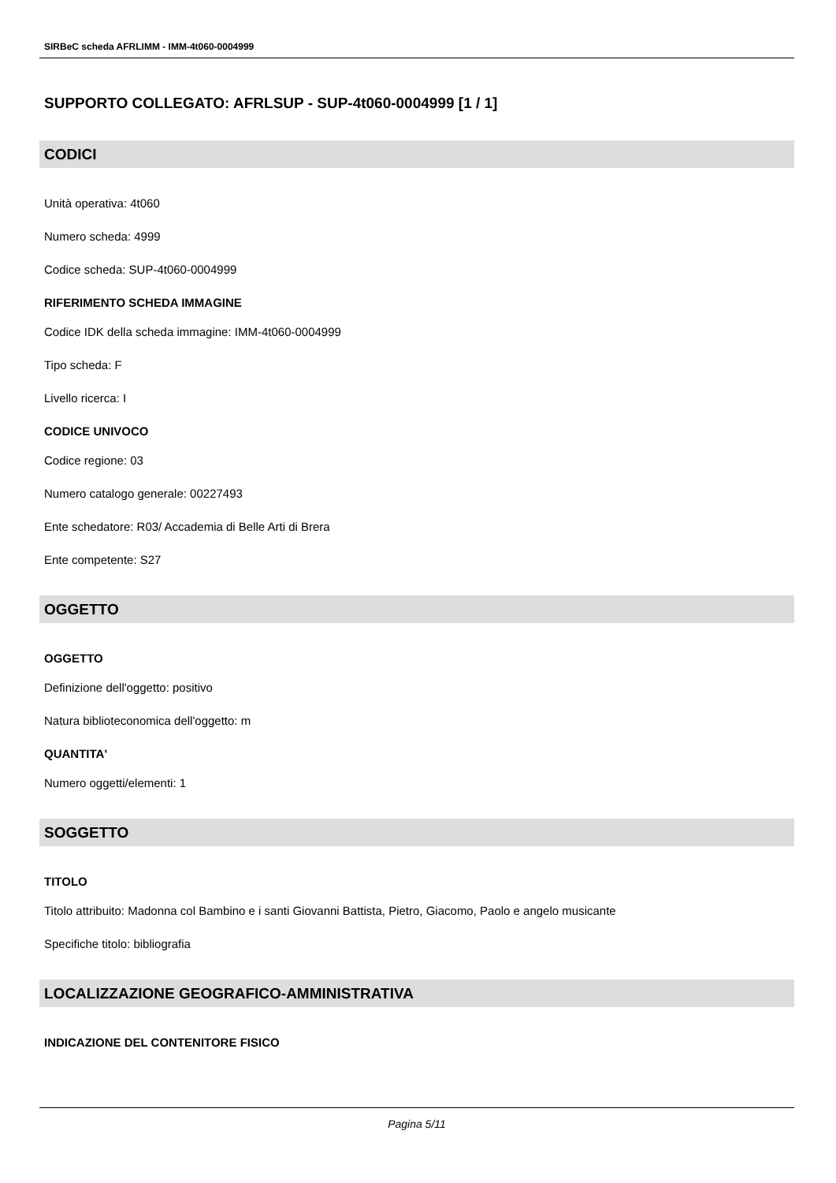SIRBeC scheda AFRLIMM - IMM-4t060-0004999
SUPPORTO COLLEGATO: AFRLSUP - SUP-4t060-0004999 [1 / 1]
CODICI
Unità operativa: 4t060
Numero scheda: 4999
Codice scheda: SUP-4t060-0004999
RIFERIMENTO SCHEDA IMMAGINE
Codice IDK della scheda immagine: IMM-4t060-0004999
Tipo scheda: F
Livello ricerca: I
CODICE UNIVOCO
Codice regione: 03
Numero catalogo generale: 00227493
Ente schedatore: R03/ Accademia di Belle Arti di Brera
Ente competente: S27
OGGETTO
OGGETTO
Definizione dell'oggetto: positivo
Natura biblioteconomica dell'oggetto: m
QUANTITA'
Numero oggetti/elementi: 1
SOGGETTO
TITOLO
Titolo attribuito: Madonna col Bambino e i santi Giovanni Battista, Pietro, Giacomo, Paolo e angelo musicante
Specifiche titolo: bibliografia
LOCALIZZAZIONE GEOGRAFICO-AMMINISTRATIVA
INDICAZIONE DEL CONTENITORE FISICO
Pagina 5/11